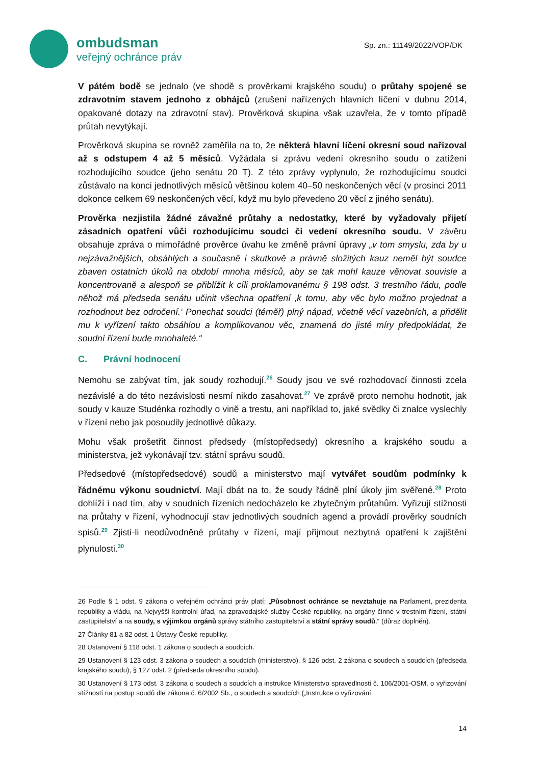ombudsman
veřejný ochránce práv
Sp. zn.: 11149/2022/VOP/DK
V pátém bodě se jednalo (ve shodě s prověrkami krajského soudu) o průtahy spojené se zdravotním stavem jednoho z obhájců (zrušení nařízených hlavních líčení v dubnu 2014, opakované dotazy na zdravotní stav). Prověrková skupina však uzavřela, že v tomto případě průtah nevytýkají.
Prověrková skupina se rovněž zaměřila na to, že některá hlavní líčení okresní soud nařizoval až s odstupem 4 až 5 měsíců. Vyžádala si zprávu vedení okresního soudu o zatížení rozhodujícího soudce (jeho senátu 20 T). Z této zprávy vyplynulo, že rozhodujícímu soudci zůstávalo na konci jednotlivých měsíců většinou kolem 40–50 neskončených věcí (v prosinci 2011 dokonce celkem 69 neskončených věcí, když mu bylo převedeno 20 věcí z jiného senátu).
Prověrka nezjistila žádné závažné průtahy a nedostatky, které by vyžadovaly přijetí zásadních opatření vůči rozhodujícímu soudci či vedení okresního soudu. V závěru obsahuje zpráva o mimořádné prověrce úvahu ke změně právní úpravy „v tom smyslu, zda by u nejzávažnějších, obsáhlých a současně i skutkově a právně složitých kauz neměl být soudce zbaven ostatních úkolů na období mnoha měsíců, aby se tak mohl kauze věnovat souvisle a koncentrovaně a alespoň se přiblížit k cíli proklamovanému § 198 odst. 3 trestního řádu, podle něhož má předseda senátu učinit všechna opatření ‚k tomu, aby věc bylo možno projednat a rozhodnout bez odročení.‘ Ponechat soudci (téměř) plný nápad, včetně věcí vazebních, a přidělit mu k vyřízení takto obsáhlou a komplikovanou věc, znamená do jisté míry předpokládat, že soudní řízení bude mnohaleté.“
C. Právní hodnocení
Nemohu se zabývat tím, jak soudy rozhodují.<sup>26</sup> Soudy jsou ve své rozhodovací činnosti zcela nezávislé a do této nezávislosti nesmí nikdo zasahovat.<sup>27</sup> Ve zprávě proto nemohu hodnotit, jak soudy v kauze Studénka rozhodly o vině a trestu, ani například to, jaké svědky či znalce vyslechly v řízení nebo jak posoudily jednotlivé důkazy.
Mohu však prošetřit činnost předsedy (místopředsedy) okresního a krajského soudu a ministerstva, jež vykonávají tzv. státní správu soudů.
Předsedové (místopředsedové) soudů a ministerstvo mají vytvářet soudům podmínky k řádnému výkonu soudnictví. Mají dbát na to, že soudy řádně plní úkoly jim svěřené.<sup>28</sup> Proto dohlíží i nad tím, aby v soudních řízeních nedocházelo ke zbytečným průtahům. Vyřizují stížnosti na průtahy v řízení, vyhodnocují stav jednotlivých soudních agend a provádí prověrky soudních spisů.<sup>29</sup> Zjistí-li neodůvodněné průtahy v řízení, mají přijmout nezbytná opatření k zajištění plynulosti.<sup>30</sup>
26 Podle § 1 odst. 9 zákona o veřejném ochránci práv platí: „Působnost ochránce se nevztahuje na Parlament, prezidenta republiky a vládu, na Nejvyšší kontrolní úřad, na zpravodajské služby České republiky, na orgány činné v trestním řízení, státní zastupitelství a na soudy, s výjimkou orgánů správy státního zastupitelství a státní správy soudů.“ (důraz doplněn).
27 Články 81 a 82 odst. 1 Ústavy České republiky.
28 Ustanovení § 118 odst. 1 zákona o soudech a soudcích.
29 Ustanovení § 123 odst. 3 zákona o soudech a soudcích (ministerstvo), § 126 odst. 2 zákona o soudech a soudcích (předseda krajského soudu), § 127 odst. 2 (předseda okresního soudu).
30 Ustanovení § 173 odst. 3 zákona o soudech a soudcích a instrukce Ministerstvo spravedlnosti č. 106/2001-OSM, o vyřizování stížností na postup soudů dle zákona č. 6/2002 Sb., o soudech a soudcích („Instrukce o vyřizování
14